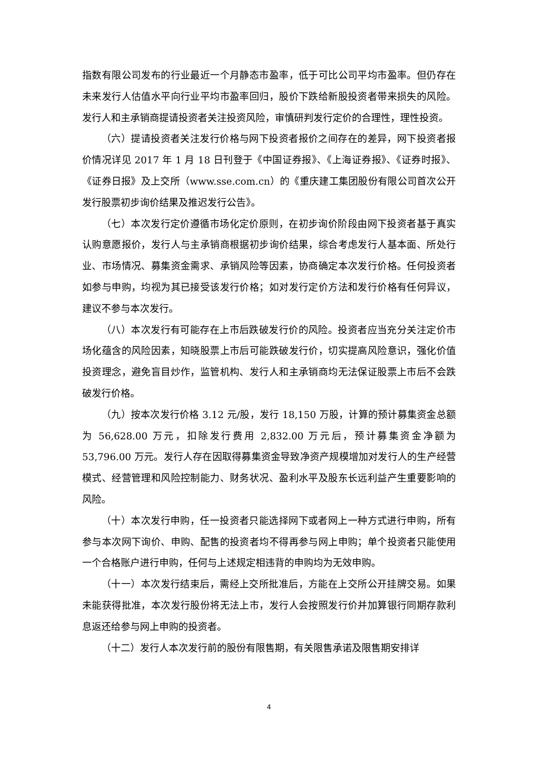指数有限公司发布的行业最近一个月静态市盈率，低于可比公司平均市盈率。但仍存在未来发行人估值水平向行业平均市盈率回归，股价下跌给新股投资者带来损失的风险。发行人和主承销商提请投资者关注投资风险，审慎研判发行定价的合理性，理性投资。
（六）提请投资者关注发行价格与网下投资者报价之间存在的差异，网下投资者报价情况详见 2017 年 1 月 18 日刊登于《中国证券报》、《上海证券报》、《证券时报》、《证券日报》及上交所（www.sse.com.cn）的《重庆建工集团股份有限公司首次公开发行股票初步询价结果及推迟发行公告》。
（七）本次发行定价遵循市场化定价原则，在初步询价阶段由网下投资者基于真实认购意愿报价，发行人与主承销商根据初步询价结果，综合考虑发行人基本面、所处行业、市场情况、募集资金需求、承销风险等因素，协商确定本次发行价格。任何投资者如参与申购，均视为其已接受该发行价格；如对发行定价方法和发行价格有任何异议，建议不参与本次发行。
（八）本次发行有可能存在上市后跌破发行价的风险。投资者应当充分关注定价市场化蕴含的风险因素，知晓股票上市后可能跌破发行价，切实提高风险意识，强化价值投资理念，避免盲目炒作，监管机构、发行人和主承销商均无法保证股票上市后不会跌破发行价格。
（九）按本次发行价格 3.12 元/股，发行 18,150 万股，计算的预计募集资金总额为 56,628.00 万元，扣除发行费用 2,832.00 万元后，预计募集资金净额为53,796.00 万元。发行人存在因取得募集资金导致净资产规模增加对发行人的生产经营模式、经营管理和风险控制能力、财务状况、盈利水平及股东长远利益产生重要影响的风险。
（十）本次发行申购，任一投资者只能选择网下或者网上一种方式进行申购，所有参与本次网下询价、申购、配售的投资者均不得再参与网上申购；单个投资者只能使用一个合格账户进行申购，任何与上述规定相违背的申购均为无效申购。
（十一）本次发行结束后，需经上交所批准后，方能在上交所公开挂牌交易。如果未能获得批准，本次发行股份将无法上市，发行人会按照发行价并加算银行同期存款利息返还给参与网上申购的投资者。
（十二）发行人本次发行前的股份有限售期，有关限售承诺及限售期安排详
4